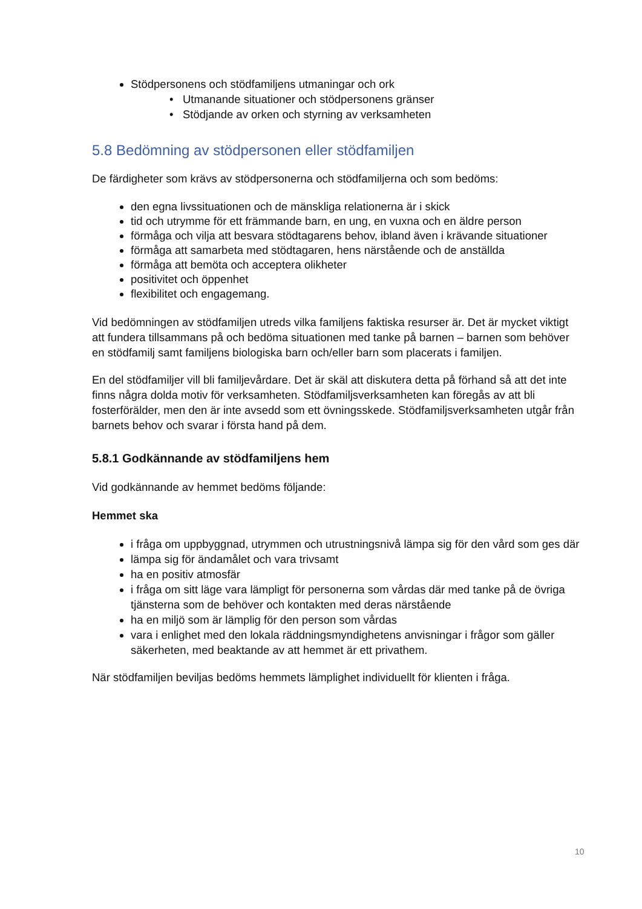Stödpersonens och stödfamiljens utmaningar och ork
• Utmanande situationer och stödpersonens gränser
• Stödjande av orken och styrning av verksamheten
5.8 Bedömning av stödpersonen eller stödfamiljen
De färdigheter som krävs av stödpersonerna och stödfamiljerna och som bedöms:
den egna livssituationen och de mänskliga relationerna är i skick
tid och utrymme för ett främmande barn, en ung, en vuxna och en äldre person
förmåga och vilja att besvara stödtagarens behov, ibland även i krävande situationer
förmåga att samarbeta med stödtagaren, hens närstående och de anställda
förmåga att bemöta och acceptera olikheter
positivitet och öppenhet
flexibilitet och engagemang.
Vid bedömningen av stödfamiljen utreds vilka familjens faktiska resurser är. Det är mycket viktigt att fundera tillsammans på och bedöma situationen med tanke på barnen – barnen som behöver en stödfamilj samt familjens biologiska barn och/eller barn som placerats i familjen.
En del stödfamiljer vill bli familjevårdare. Det är skäl att diskutera detta på förhand så att det inte finns några dolda motiv för verksamheten. Stödfamiljsverksamheten kan föregås av att bli fosterförälder, men den är inte avsedd som ett övningsskede. Stödfamiljsverksamheten utgår från barnets behov och svarar i första hand på dem.
5.8.1 Godkännande av stödfamiljens hem
Vid godkännande av hemmet bedöms följande:
Hemmet ska
i fråga om uppbyggnad, utrymmen och utrustningsnivå lämpa sig för den vård som ges där
lämpa sig för ändamålet och vara trivsamt
ha en positiv atmosfär
i fråga om sitt läge vara lämpligt för personerna som vårdas där med tanke på de övriga tjänsterna som de behöver och kontakten med deras närstående
ha en miljö som är lämplig för den person som vårdas
vara i enlighet med den lokala räddningsmyndighetens anvisningar i frågor som gäller säkerheten, med beaktande av att hemmet är ett privathem.
När stödfamiljen beviljas bedöms hemmets lämplighet individuellt för klienten i fråga.
10